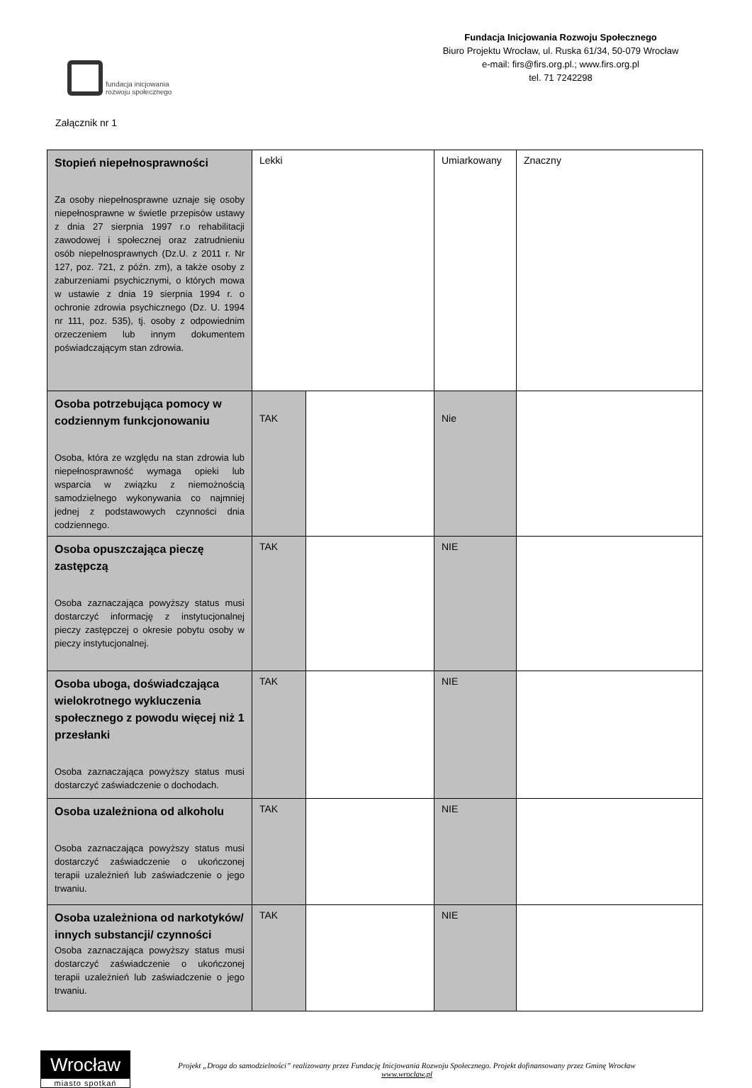fundacja inicjowania
rozwoju społecznego
Fundacja Inicjowania Rozwoju Społecznego
Biuro Projektu Wrocław, ul. Ruska 61/34, 50-079 Wrocław
e-mail: firs@firs.org.pl.; www.firs.org.pl
tel. 71 7242298
Załącznik nr 1
| Stopień niepełnosprawności Za osoby niepełnosprawne uznaje się osoby niepełnosprawne w świetle przepisów ustawy z dnia 27 sierpnia 1997 r.o rehabilitacji zawodowej i społecznej oraz zatrudnieniu osób niepełnosprawnych (Dz.U. z 2011 r. Nr 127, poz. 721, z późn. zm), a także osoby z zaburzeniami psychicznymi, o których mowa w ustawie z dnia 19 sierpnia 1994 r. o ochronie zdrowia psychicznego (Dz. U. 1994 nr 111, poz. 535), tj. osoby z odpowiednim orzeczeniem lub innym dokumentem poświadczającym stan zdrowia. | Lekki | | Umiarkowany | | Znaczny |
| Osoba potrzebująca pomocy w codziennym funkcjonowaniu Osoba, która ze względu na stan zdrowia lub niepełnosprawność wymaga opieki lub wsparcia w związku z niemożnością samodzielnego wykonywania co najmniej jednej z podstawowych czynności dnia codziennego. | TAK | | Nie | | |
| Osoba opuszczająca pieczę zastępczą Osoba zaznaczająca powyższy status musi dostarczyć informację z instytucjonalnej pieczy zastępczej o okresie pobytu osoby w pieczy instytucjonalnej. | TAK | | NIE | | |
| Osoba uboga, doświadczająca wielokrotnego wykluczenia społecznego z powodu więcej niż 1 przesłanki Osoba zaznaczająca powyższy status musi dostarczyć zaświadczenie o dochodach. | TAK | | NIE | | |
| Osoba uzależniona od alkoholu Osoba zaznaczająca powyższy status musi dostarczyć zaświadczenie o ukończonej terapii uzależnień lub zaświadczenie o jego trwaniu. | TAK | | NIE | | |
| Osoba uzależniona od narkotyków/ innych substancji/ czynności Osoba zaznaczająca powyższy status musi dostarczyć zaświadczenie o ukończonej terapii uzależnień lub zaświadczenie o jego trwaniu. | TAK | | NIE | | |
Wrocław
miasto spotkań
Projekt „Droga do samodzielności” realizowany przez Fundację Inicjowania Rozwoju Społecznego. Projekt dofinansowany przez Gminę Wrocław
www.wroclaw.pl